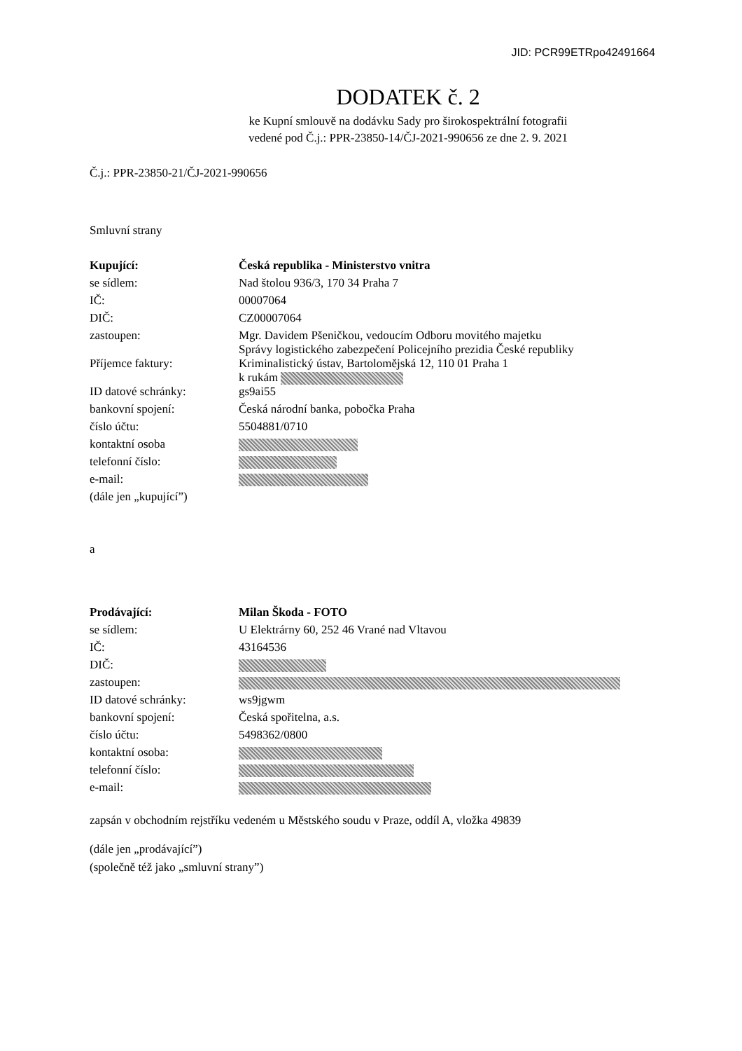JID: PCR99ETRpo42491664
DODATEK č. 2
ke Kupní smlouvě na dodávku Sady pro širokospektrální fotografii
vedené pod Č.j.: PPR-23850-14/ČJ-2021-990656 ze dne 2. 9. 2021
Č.j.: PPR-23850-21/ČJ-2021-990656
Smluvní strany
| Kupující: | Česká republika - Ministerstvo vnitra |
| se sídlem: | Nad štolou 936/3, 170 34 Praha 7 |
| IČ: | 00007064 |
| DIČ: | CZ00007064 |
| zastoupen: | Mgr. Davidem Pšeničkou, vedoucím Odboru movitého majetku Správy logistického zabezpečení Policejního prezidia České republiky |
| Příjemce faktury: | Kriminalistický ústav, Bartolomějská 12, 110 01 Praha 1 k rukám |
| ID datové schránky: | gs9ai55 |
| bankovní spojení: | Česká národní banka, pobočka Praha |
| číslo účtu: | 5504881/0710 |
| kontaktní osoba | |
| telefonní číslo: | |
| e-mail: | |
| (dále jen „kupující”) | |
a
| Prodávající: | Milan Škoda - FOTO |
| se sídlem: | U Elektrárny 60, 252 46 Vrané nad Vltavou |
| IČ: | 43164536 |
| DIČ: | |
| zastoupen: | |
| ID datové schránky: | ws9jgwm |
| bankovní spojení: | Česká spořitelna, a.s. |
| číslo účtu: | 5498362/0800 |
| kontaktní osoba: | |
| telefonní číslo: | |
| e-mail: | |
zapsán v obchodním rejstříku vedeném u Městského soudu v Praze, oddíl A, vložka 49839
(dále jen „prodávající”)
(společně též jako „smluvní strany”)